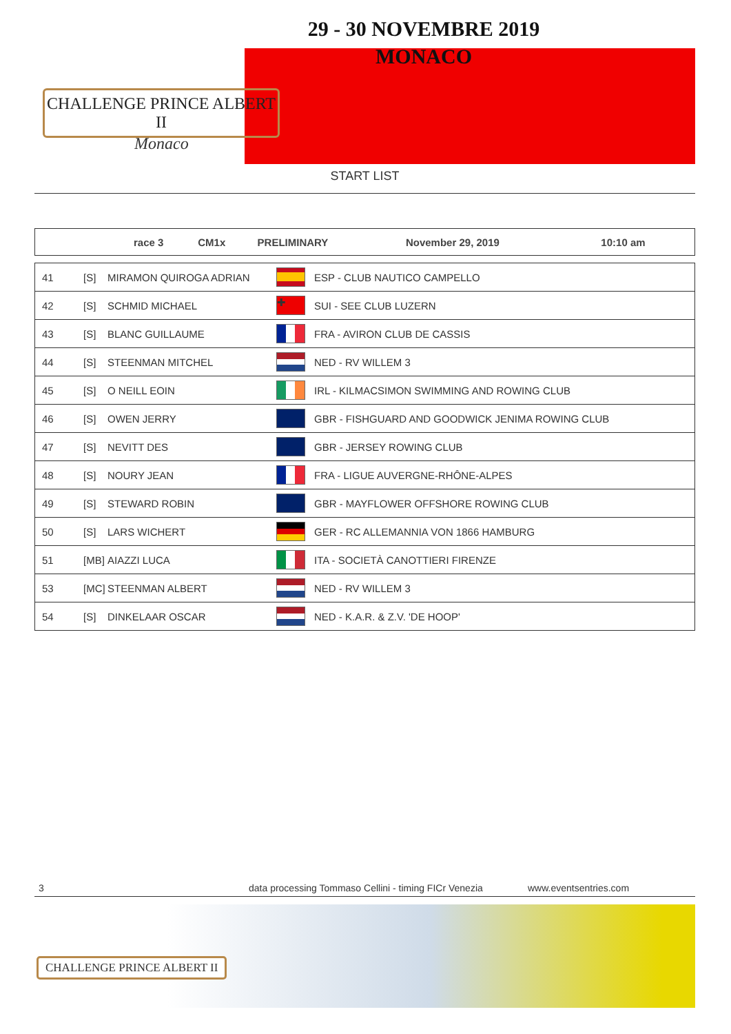29 - 30 NOVEMBRE 2019
MONACO
CHALLENGE PRINCE ALBERT II
Monaco
START LIST
| | race 3 | CM1x | PRELIMINARY | November 29, 2019 | 10:10 am |
| 41 | [S] | MIRAMON QUIROGA ADRIAN | | ESP - CLUB NAUTICO CAMPELLO |
| 42 | [S] | SCHMID MICHAEL | ✚ | SUI - SEE CLUB LUZERN |
| 43 | [S] | BLANC GUILLAUME | | FRA - AVIRON CLUB DE CASSIS |
| 44 | [S] | STEENMAN MITCHEL | | NED - RV WILLEM 3 |
| 45 | [S] | O NEILL EOIN | | IRL - KILMACSIMON SWIMMING AND ROWING CLUB |
| 46 | [S] | OWEN JERRY | | GBR - FISHGUARD AND GOODWICK JENIMA ROWING CLUB |
| 47 | [S] | NEVITT DES | | GBR - JERSEY ROWING CLUB |
| 48 | [S] | NOURY JEAN | | FRA - LIGUE AUVERGNE-RHÔNE-ALPES |
| 49 | [S] | STEWARD ROBIN | | GBR - MAYFLOWER OFFSHORE ROWING CLUB |
| 50 | [S] | LARS WICHERT | | GER - RC ALLEMANNIA VON 1866 HAMBURG |
| 51 | [MB] | AIAZZI LUCA | | ITA - SOCIETÀ CANOTTIERI FIRENZE |
| 53 | [MC] | STEENMAN ALBERT | | NED - RV WILLEM 3 |
| 54 | [S] | DINKELAAR OSCAR | | NED - K.A.R. & Z.V. 'DE HOOP' |
3 data processing Tommaso Cellini - timing FICr Venezia www.eventsentries.com
CHALLENGE PRINCE ALBERT II